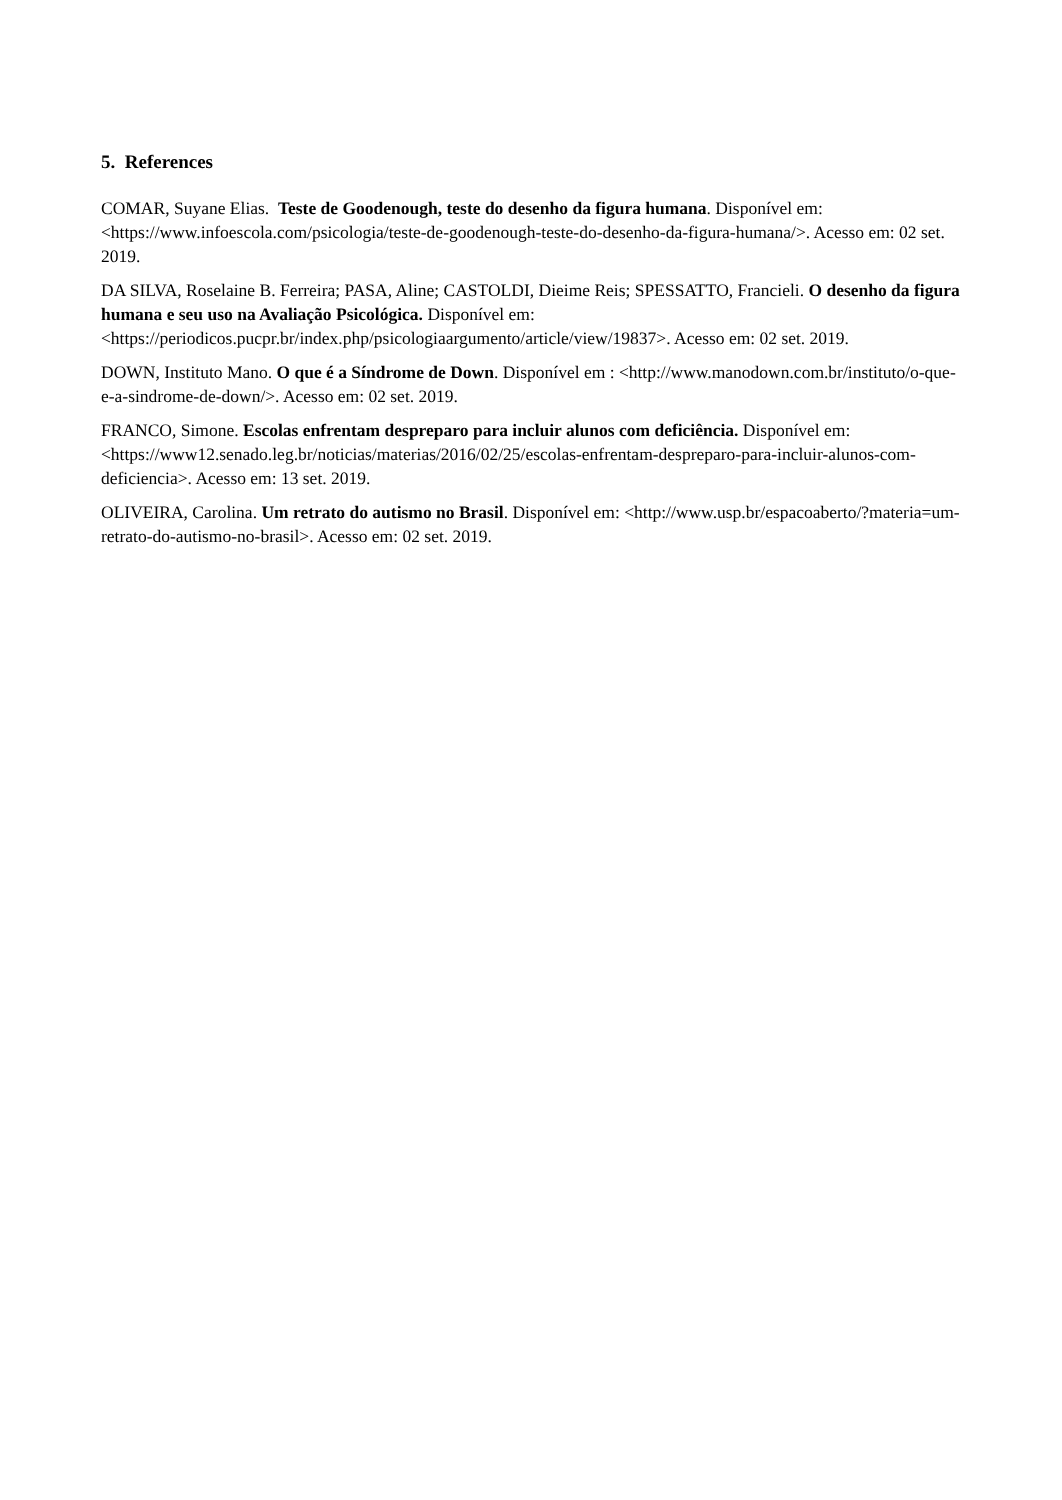5. References
COMAR, Suyane Elias. Teste de Goodenough, teste do desenho da figura humana. Disponível em: <https://www.infoescola.com/psicologia/teste-de-goodenough-teste-do-desenho-da-figura-humana/>. Acesso em: 02 set. 2019.
DA SILVA, Roselaine B. Ferreira; PASA, Aline; CASTOLDI, Dieime Reis; SPESSATTO, Francieli. O desenho da figura humana e seu uso na Avaliação Psicológica. Disponível em: <https://periodicos.pucpr.br/index.php/psicologiaargumento/article/view/19837>. Acesso em: 02 set. 2019.
DOWN, Instituto Mano. O que é a Síndrome de Down. Disponível em : <http://www.manodown.com.br/instituto/o-que-e-a-sindrome-de-down/>. Acesso em: 02 set. 2019.
FRANCO, Simone. Escolas enfrentam despreparo para incluir alunos com deficiência. Disponível em: <https://www12.senado.leg.br/noticias/materias/2016/02/25/escolas-enfrentam-despreparo-para-incluir-alunos-com-deficiencia>. Acesso em: 13 set. 2019.
OLIVEIRA, Carolina. Um retrato do autismo no Brasil. Disponível em: <http://www.usp.br/espacoaberto/?materia=um-retrato-do-autismo-no-brasil>. Acesso em: 02 set. 2019.